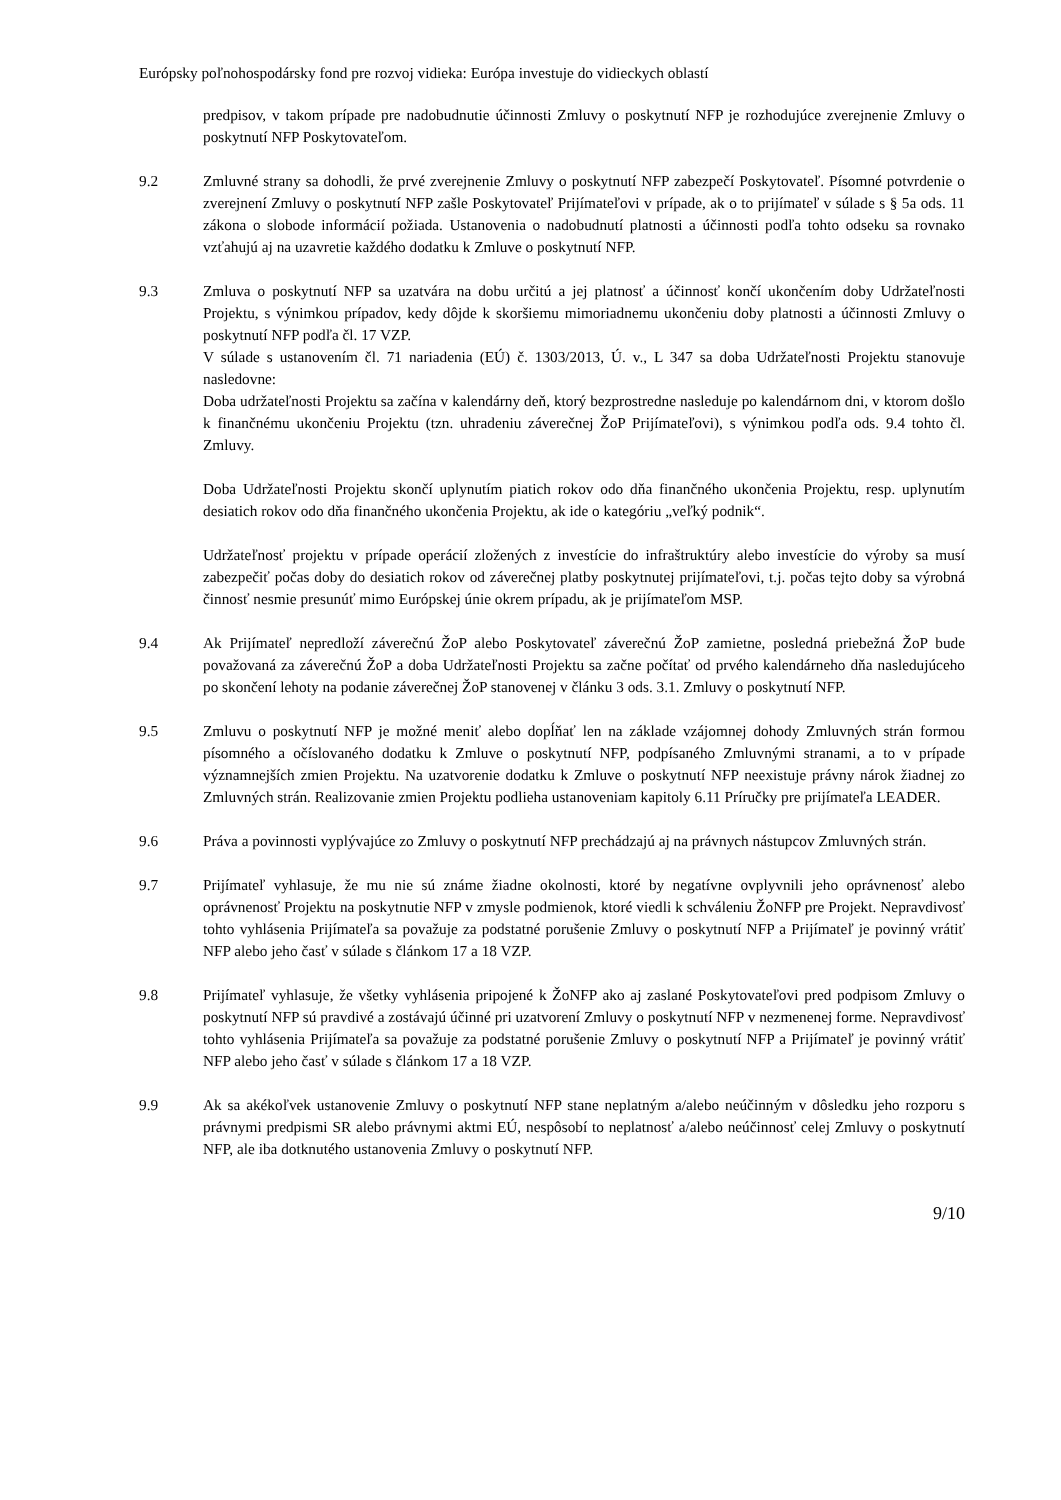Európsky poľnohospodársky fond pre rozvoj vidieka: Európa investuje do vidieckych oblastí
predpisov, v takom prípade pre nadobudnutie účinnosti Zmluvy o poskytnutí NFP je rozhodujúce zverejnenie Zmluvy o poskytnutí NFP Poskytovateľom.
9.2 Zmluvné strany sa dohodli, že prvé zverejnenie Zmluvy o poskytnutí NFP zabezpečí Poskytovateľ. Písomné potvrdenie o zverejnení Zmluvy o poskytnutí NFP zašle Poskytovateľ Prijímateľovi v prípade, ak o to prijímateľ v súlade s § 5a ods. 11 zákona o slobode informácií požiada. Ustanovenia o nadobudnutí platnosti a účinnosti podľa tohto odseku sa rovnako vzťahujú aj na uzavretie každého dodatku k Zmluve o poskytnutí NFP.
9.3 Zmluva o poskytnutí NFP sa uzatvára na dobu určitú a jej platnosť a účinnosť končí ukončením doby Udržateľnosti Projektu, s výnimkou prípadov, kedy dôjde k skoršiemu mimoriadnemu ukončeniu doby platnosti a účinnosti Zmluvy o poskytnutí NFP podľa čl. 17 VZP.
V súlade s ustanovením čl. 71 nariadenia (EÚ) č. 1303/2013, Ú. v., L 347 sa doba Udržateľnosti Projektu stanovuje nasledovne:
Doba udržateľnosti Projektu sa začína v kalendárny deň, ktorý bezprostredne nasleduje po kalendárnom dni, v ktorom došlo k finančnému ukončeniu Projektu (tzn. uhradeniu záverečnej ŽoP Prijímateľovi), s výnimkou podľa ods. 9.4 tohto čl. Zmluvy.
Doba Udržateľnosti Projektu skončí uplynutím piatich rokov odo dňa finančného ukončenia Projektu, resp. uplynutím desiatich rokov odo dňa finančného ukončenia Projektu, ak ide o kategóriu „veľký podnik“.
Udržateľnosť projektu v prípade operácií zložených z investície do infraštruktúry alebo investície do výroby sa musí zabezpečiť počas doby do desiatich rokov od záverečnej platby poskytnutej prijímateľovi, t.j. počas tejto doby sa výrobná činnosť nesmie presunúť mimo Európskej únie okrem prípadu, ak je prijímateľom MSP.
9.4 Ak Prijímateľ nepredloží záverečnú ŽoP alebo Poskytovateľ záverečnú ŽoP zamietne, posledná priebežná ŽoP bude považovaná za záverečnú ŽoP a doba Udržateľnosti Projektu sa začne počítať od prvého kalendárneho dňa nasledujúceho po skončení lehoty na podanie záverečnej ŽoP stanovenej v článku 3 ods. 3.1. Zmluvy o poskytnutí NFP.
9.5 Zmluvu o poskytnutí NFP je možné meniť alebo dopĺňať len na základe vzájomnej dohody Zmluvných strán formou písomného a očíslovaného dodatku k Zmluve o poskytnutí NFP, podpísaného Zmluvnými stranami, a to v prípade významnejších zmien Projektu. Na uzatvorenie dodatku k Zmluve o poskytnutí NFP neexistuje právny nárok žiadnej zo Zmluvných strán. Realizovanie zmien Projektu podlieha ustanoveniam kapitoly 6.11 Príručky pre prijímateľa LEADER.
9.6 Práva a povinnosti vyplývajúce zo Zmluvy o poskytnutí NFP prechádzajú aj na právnych nástupcov Zmluvných strán.
9.7 Prijímateľ vyhlasuje, že mu nie sú známe žiadne okolnosti, ktoré by negatívne ovplyvnili jeho oprávnenosť alebo oprávnenosť Projektu na poskytnutie NFP v zmysle podmienok, ktoré viedli k schváleniu ŽoNFP pre Projekt. Nepravdivosť tohto vyhlásenia Prijímateľa sa považuje za podstatné porušenie Zmluvy o poskytnutí NFP a Prijímateľ je povinný vrátiť NFP alebo jeho časť v súlade s článkom 17 a 18 VZP.
9.8 Prijímateľ vyhlasuje, že všetky vyhlásenia pripojené k ŽoNFP ako aj zaslané Poskytovateľovi pred podpisom Zmluvy o poskytnutí NFP sú pravdivé a zostávajú účinné pri uzatvorení Zmluvy o poskytnutí NFP v nezmenenej forme. Nepravdivosť tohto vyhlásenia Prijímateľa sa považuje za podstatné porušenie Zmluvy o poskytnutí NFP a Prijímateľ je povinný vrátiť NFP alebo jeho časť v súlade s článkom 17 a 18 VZP.
9.9 Ak sa akékoľvek ustanovenie Zmluvy o poskytnutí NFP stane neplatným a/alebo neúčinným v dôsledku jeho rozporu s právnymi predpismi SR alebo právnymi aktmi EÚ, nespôsobí to neplatnosť a/alebo neúčinnosť celej Zmluvy o poskytnutí NFP, ale iba dotknutého ustanovenia Zmluvy o poskytnutí NFP.
9/10